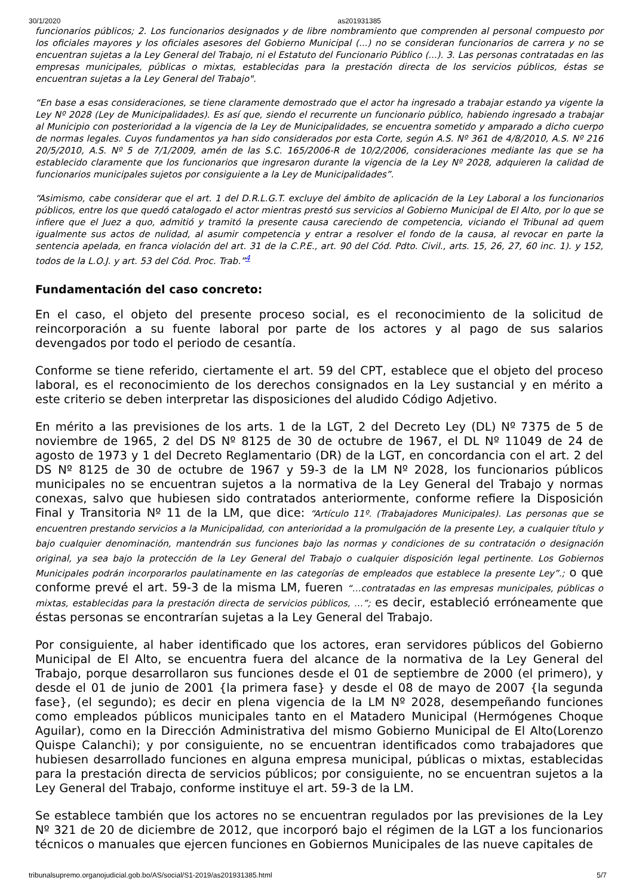30/1/2020 as201931385
funcionarios públicos; 2. Los funcionarios designados y de libre nombramiento que comprenden al personal compuesto por los oficiales mayores y los oficiales asesores del Gobierno Municipal (...) no se consideran funcionarios de carrera y no se encuentran sujetas a la Ley General del Trabajo, ni el Estatuto del Funcionario Público (...). 3. Las personas contratadas en las empresas municipales, públicas o mixtas, establecidas para la prestación directa de los servicios públicos, éstas se encuentran sujetas a la Ley General del Trabajo".
“En base a esas consideraciones, se tiene claramente demostrado que el actor ha ingresado a trabajar estando ya vigente la Ley Nº 2028 (Ley de Municipalidades). Es así que, siendo el recurrente un funcionario público, habiendo ingresado a trabajar al Municipio con posterioridad a la vigencia de la Ley de Municipalidades, se encuentra sometido y amparado a dicho cuerpo de normas legales. Cuyos fundamentos ya han sido considerados por esta Corte, según A.S. Nº 361 de 4/8/2010, A.S. Nº 216 20/5/2010, A.S. Nº 5 de 7/1/2009, amén de las S.C. 165/2006-R de 10/2/2006, consideraciones mediante las que se ha establecido claramente que los funcionarios que ingresaron durante la vigencia de la Ley Nº 2028, adquieren la calidad de funcionarios municipales sujetos por consiguiente a la Ley de Municipalidades”.
“Asimismo, cabe considerar que el art. 1 del D.R.L.G.T. excluye del ámbito de aplicación de la Ley Laboral a los funcionarios públicos, entre los que quedó catalogado el actor mientras prestó sus servicios al Gobierno Municipal de El Alto, por lo que se infiere que el Juez a quo, admitió y tramitó la presente causa careciendo de competencia, viciando el Tribunal ad quem igualmente sus actos de nulidad, al asumir competencia y entrar a resolver el fondo de la causa, al revocar en parte la sentencia apelada, en franca violación del art. 31 de la C.P.E., art. 90 del Cód. Pdto. Civil., arts. 15, 26, 27, 60 inc. 1). y 152, todos de la L.O.J. y art. 53 del Cód. Proc. Trab.”<sup>4</sup>
Fundamentación del caso concreto:
En el caso, el objeto del presente proceso social, es el reconocimiento de la solicitud de reincorporación a su fuente laboral por parte de los actores y al pago de sus salarios devengados por todo el periodo de cesantía.
Conforme se tiene referido, ciertamente el art. 59 del CPT, establece que el objeto del proceso laboral, es el reconocimiento de los derechos consignados en la Ley sustancial y en mérito a este criterio se deben interpretar las disposiciones del aludido Código Adjetivo.
En mérito a las previsiones de los arts. 1 de la LGT, 2 del Decreto Ley (DL) Nº 7375 de 5 de noviembre de 1965, 2 del DS Nº 8125 de 30 de octubre de 1967, el DL Nº 11049 de 24 de agosto de 1973 y 1 del Decreto Reglamentario (DR) de la LGT, en concordancia con el art. 2 del DS Nº 8125 de 30 de octubre de 1967 y 59-3 de la LM Nº 2028, los funcionarios públicos municipales no se encuentran sujetos a la normativa de la Ley General del Trabajo y normas conexas, salvo que hubiesen sido contratados anteriormente, conforme refiere la Disposición Final y Transitoria Nº 11 de la LM, que dice: “Artículo 11º. (Trabajadores Municipales). Las personas que se encuentren prestando servicios a la Municipalidad, con anterioridad a la promulgación de la presente Ley, a cualquier título y bajo cualquier denominación, mantendrán sus funciones bajo las normas y condiciones de su contratación o designación original, ya sea bajo la protección de la Ley General del Trabajo o cualquier disposición legal pertinente. Los Gobiernos Municipales podrán incorporarlos paulatinamente en las categorías de empleados que establece la presente Ley”.; o que conforme prevé el art. 59-3 de la misma LM, fueren “…contratadas en las empresas municipales, públicas o mixtas, establecidas para la prestación directa de servicios públicos, …”; es decir, estableció erróneamente que éstas personas se encontrarían sujetas a la Ley General del Trabajo.
Por consiguiente, al haber identificado que los actores, eran servidores públicos del Gobierno Municipal de El Alto, se encuentra fuera del alcance de la normativa de la Ley General del Trabajo, porque desarrollaron sus funciones desde el 01 de septiembre de 2000 (el primero), y desde el 01 de junio de 2001 {la primera fase} y desde el 08 de mayo de 2007 {la segunda fase}, (el segundo); es decir en plena vigencia de la LM Nº 2028, desempeñando funciones como empleados públicos municipales tanto en el Matadero Municipal (Hermógenes Choque Aguilar), como en la Dirección Administrativa del mismo Gobierno Municipal de El Alto(Lorenzo Quispe Calanchi); y por consiguiente, no se encuentran identificados como trabajadores que hubiesen desarrollado funciones en alguna empresa municipal, públicas o mixtas, establecidas para la prestación directa de servicios públicos; por consiguiente, no se encuentran sujetos a la Ley General del Trabajo, conforme instituye el art. 59-3 de la LM.
Se establece también que los actores no se encuentran regulados por las previsiones de la Ley Nº 321 de 20 de diciembre de 2012, que incorporó bajo el régimen de la LGT a los funcionarios técnicos o manuales que ejercen funciones en Gobiernos Municipales de las nueve capitales de
tribunalsupremo.organojudicial.gob.bo/AS/social/S1-2019/as201931385.html 5/7